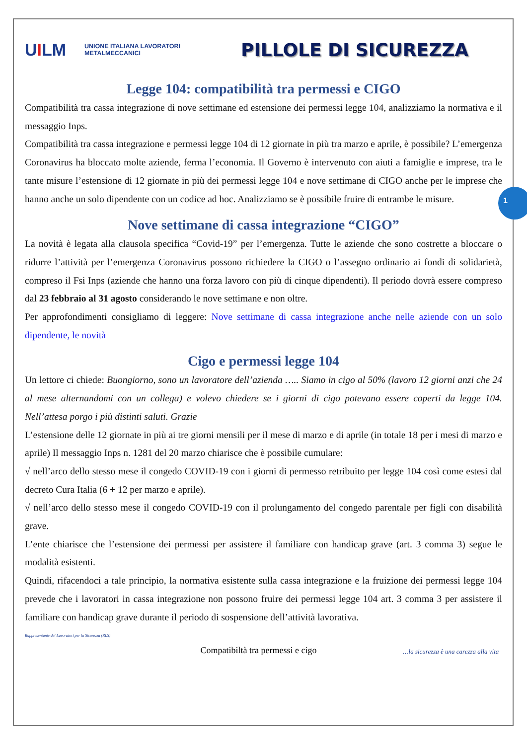1
UILM
UNIONE ITALIANA LAVORATORI
METALMECCANICI
PILLOLE DI SICUREZZA
Legge 104: compatibilità tra permessi e CIGO
Compatibilità tra cassa integrazione di nove settimane ed estensione dei permessi legge 104, analizziamo la normativa e il messaggio Inps.
Compatibilità tra cassa integrazione e permessi legge 104 di 12 giornate in più tra marzo e aprile, è possibile? L’emergenza Coronavirus ha bloccato molte aziende, ferma l’economia. Il Governo è intervenuto con aiuti a famiglie e imprese, tra le tante misure l’estensione di 12 giornate in più dei permessi legge 104 e nove settimane di CIGO anche per le imprese che hanno anche un solo dipendente con un codice ad hoc. Analizziamo se è possibile fruire di entrambe le misure.
Nove settimane di cassa integrazione “CIGO”
La novità è legata alla clausola specifica “Covid-19” per l’emergenza. Tutte le aziende che sono costrette a bloccare o ridurre l’attività per l’emergenza Coronavirus possono richiedere la CIGO o l’assegno ordinario ai fondi di solidarietà, compreso il Fsi Inps (aziende che hanno una forza lavoro con più di cinque dipendenti). Il periodo dovrà essere compreso dal 23 febbraio al 31 agosto considerando le nove settimane e non oltre.
Per approfondimenti consigliamo di leggere: Nove settimane di cassa integrazione anche nelle aziende con un solo dipendente, le novità
Cigo e permessi legge 104
Un lettore ci chiede: Buongiorno, sono un lavoratore dell’azienda ….. Siamo in cigo al 50% (lavoro 12 giorni anzi che 24 al mese alternandomi con un collega) e volevo chiedere se i giorni di cigo potevano essere coperti da legge 104. Nell’attesa porgo i più distinti saluti. Grazie
L’estensione delle 12 giornate in più ai tre giorni mensili per il mese di marzo e di aprile (in totale 18 per i mesi di marzo e aprile) Il messaggio Inps n. 1281 del 20 marzo chiarisce che è possibile cumulare:
√ nell’arco dello stesso mese il congedo COVID-19 con i giorni di permesso retribuito per legge 104 così come estesi dal decreto Cura Italia (6 + 12 per marzo e aprile).
√ nell’arco dello stesso mese il congedo COVID-19 con il prolungamento del congedo parentale per figli con disabilità grave.
L’ente chiarisce che l’estensione dei permessi per assistere il familiare con handicap grave (art. 3 comma 3) segue le modalità esistenti.
Quindi, rifacendoci a tale principio, la normativa esistente sulla cassa integrazione e la fruizione dei permessi legge 104 prevede che i lavoratori in cassa integrazione non possono fruire dei permessi legge 104 art. 3 comma 3 per assistere il familiare con handicap grave durante il periodo di sospensione dell’attività lavorativa.
Rappresentante dei Lavoratori per la Sicurezza (RLS)
Compatibiltà tra permessi e cigo
…la sicurezza è una carezza alla vita